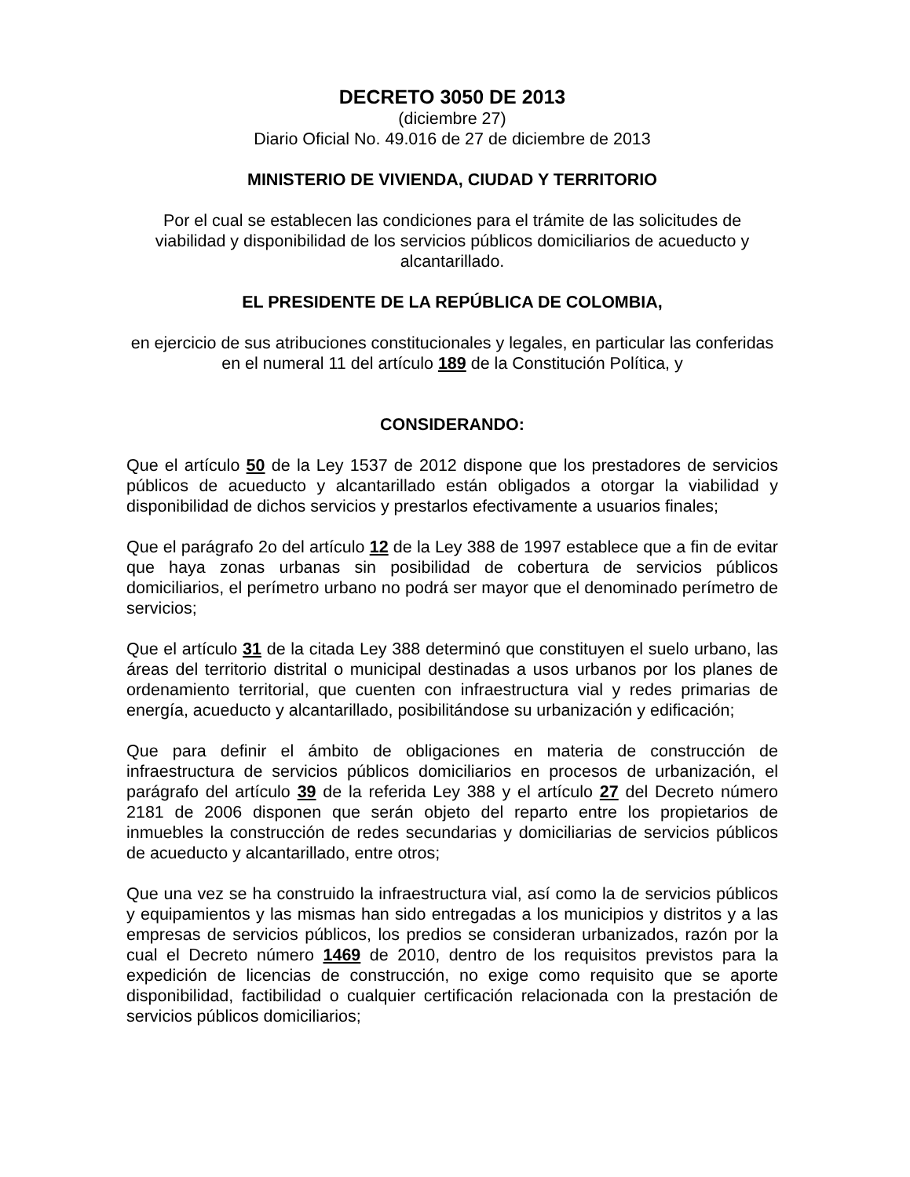DECRETO 3050 DE 2013
(diciembre 27)
Diario Oficial No. 49.016 de 27 de diciembre de 2013
MINISTERIO DE VIVIENDA, CIUDAD Y TERRITORIO
Por el cual se establecen las condiciones para el trámite de las solicitudes de viabilidad y disponibilidad de los servicios públicos domiciliarios de acueducto y alcantarillado.
EL PRESIDENTE DE LA REPÚBLICA DE COLOMBIA,
en ejercicio de sus atribuciones constitucionales y legales, en particular las conferidas en el numeral 11 del artículo 189 de la Constitución Política, y
CONSIDERANDO:
Que el artículo 50 de la Ley 1537 de 2012 dispone que los prestadores de servicios públicos de acueducto y alcantarillado están obligados a otorgar la viabilidad y disponibilidad de dichos servicios y prestarlos efectivamente a usuarios finales;
Que el parágrafo 2o del artículo 12 de la Ley 388 de 1997 establece que a fin de evitar que haya zonas urbanas sin posibilidad de cobertura de servicios públicos domiciliarios, el perímetro urbano no podrá ser mayor que el denominado perímetro de servicios;
Que el artículo 31 de la citada Ley 388 determinó que constituyen el suelo urbano, las áreas del territorio distrital o municipal destinadas a usos urbanos por los planes de ordenamiento territorial, que cuenten con infraestructura vial y redes primarias de energía, acueducto y alcantarillado, posibilitándose su urbanización y edificación;
Que para definir el ámbito de obligaciones en materia de construcción de infraestructura de servicios públicos domiciliarios en procesos de urbanización, el parágrafo del artículo 39 de la referida Ley 388 y el artículo 27 del Decreto número 2181 de 2006 disponen que serán objeto del reparto entre los propietarios de inmuebles la construcción de redes secundarias y domiciliarias de servicios públicos de acueducto y alcantarillado, entre otros;
Que una vez se ha construido la infraestructura vial, así como la de servicios públicos y equipamientos y las mismas han sido entregadas a los municipios y distritos y a las empresas de servicios públicos, los predios se consideran urbanizados, razón por la cual el Decreto número 1469 de 2010, dentro de los requisitos previstos para la expedición de licencias de construcción, no exige como requisito que se aporte disponibilidad, factibilidad o cualquier certificación relacionada con la prestación de servicios públicos domiciliarios;